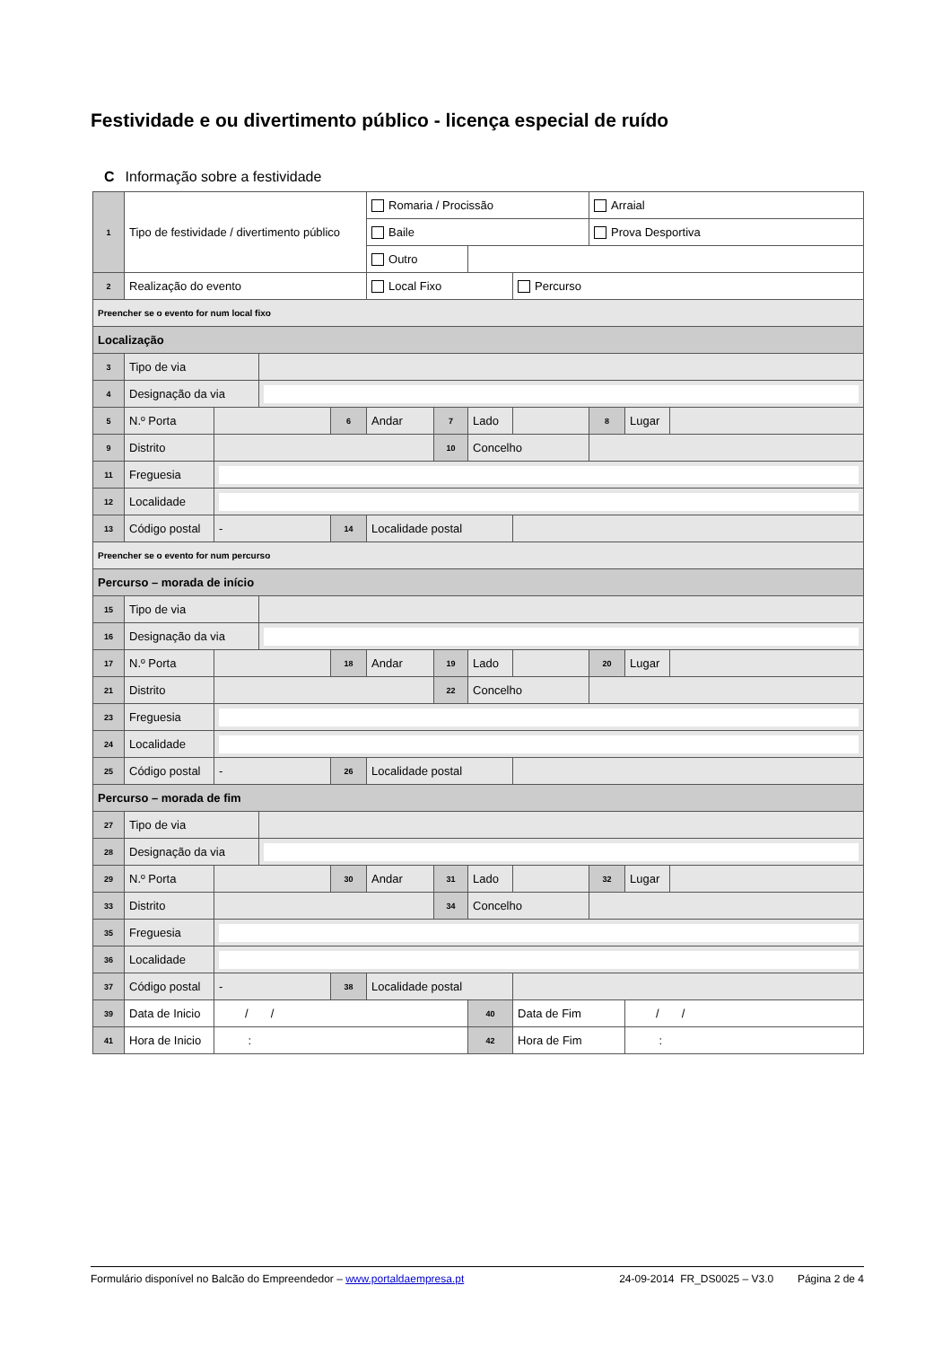Festividade e ou divertimento público - licença especial de ruído
C Informação sobre a festividade
| 1 | Tipo de festividade / divertimento público | | | | Romaria / Procissão | | | | Arraial | | |
| | | | | | Baile | | | | Prova Desportiva | | |
| | | | | | Outro | | | | | | |
| 2 | Realização do evento | | | | Local Fixo | | | Percurso | | | |
| Preencher se o evento for num local fixo | | | | | | | | | | | |
| Localização | | | | | | | | | | | |
| 3 | Tipo de via | | | | | | | | | | |
| 4 | Designação da via | | | | | | | | | | |
| 5 | N.º Porta | | | 6 | Andar | 7 | Lado | | 8 | Lugar | |
| 9 | Distrito | | | | | 10 | Concelho | | | | |
| 11 | Freguesia | | | | | | | | | | |
| 12 | Localidade | | | | | | | | | | |
| 13 | Código postal | - | | 14 | Localidade postal | | | | | | |
| Preencher se o evento for num percurso | | | | | | | | | | | |
| Percurso – morada de início | | | | | | | | | | | |
| 15 | Tipo de via | | | | | | | | | | |
| 16 | Designação da via | | | | | | | | | | |
| 17 | N.º Porta | | | 18 | Andar | 19 | Lado | | 20 | Lugar | |
| 21 | Distrito | | | | | 22 | Concelho | | | | |
| 23 | Freguesia | | | | | | | | | | |
| 24 | Localidade | | | | | | | | | | |
| 25 | Código postal | - | | 26 | Localidade postal | | | | | | |
| Percurso – morada de fim | | | | | | | | | | | |
| 27 | Tipo de via | | | | | | | | | | |
| 28 | Designação da via | | | | | | | | | | |
| 29 | N.º Porta | | | 30 | Andar | 31 | Lado | | 32 | Lugar | |
| 33 | Distrito | | | | | 34 | Concelho | | | | |
| 35 | Freguesia | | | | | | | | | | |
| 36 | Localidade | | | | | | | | | | |
| 37 | Código postal | - | | 38 | Localidade postal | | | | | | |
| 39 | Data de Inicio | / / | | | | | 40 | Data de Fim | | / / | |
| 41 | Hora de Inicio | : | | | | | 42 | Hora de Fim | | : | |
Formulário disponível no Balcão do Empreendedor – www.portaldaempresa.pt 24-09-2014 FR_DS0025 – V3.0 Página 2 de 4